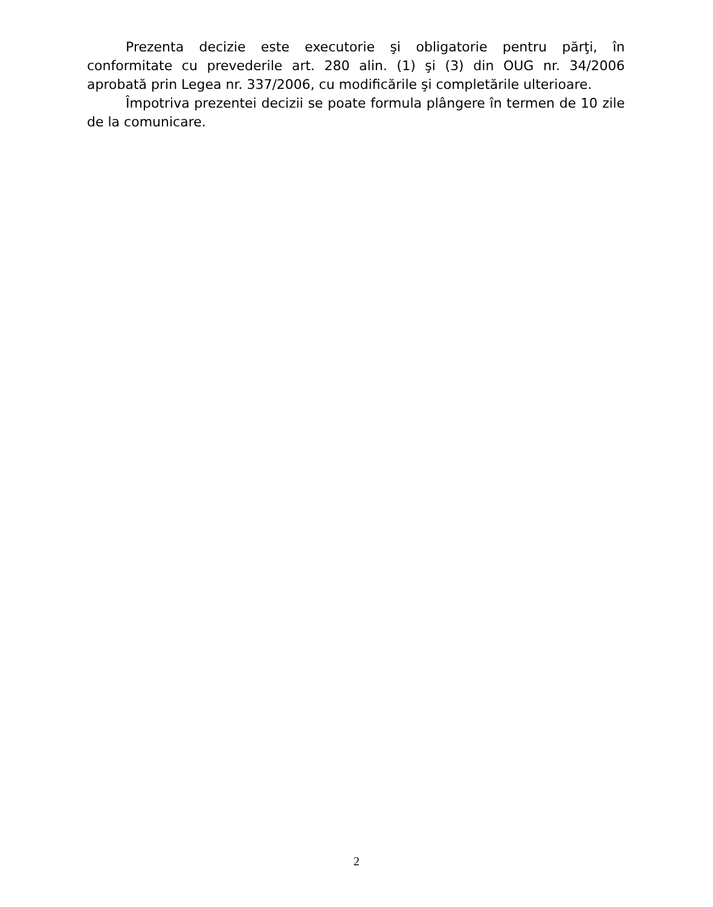Prezenta decizie este executorie şi obligatorie pentru părţi, în conformitate cu prevederile art. 280 alin. (1) şi (3) din OUG nr. 34/2006 aprobată prin Legea nr. 337/2006, cu modificările şi completările ulterioare.
Împotriva prezentei decizii se poate formula plângere în termen de 10 zile de la comunicare.
2